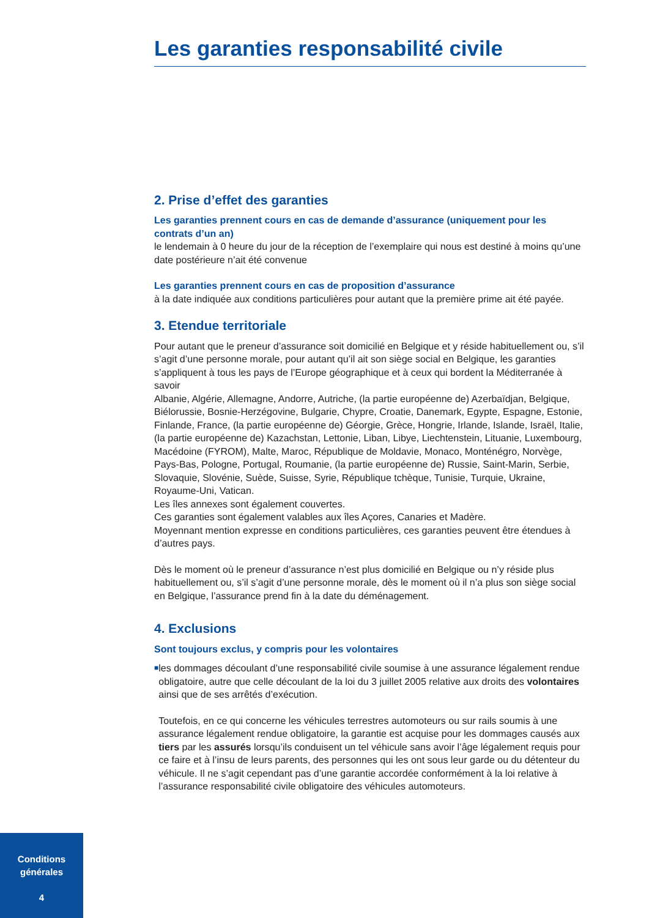Les garanties responsabilité civile
2. Prise d’effet des garanties
Les garanties prennent cours en cas de demande d’assurance (uniquement pour les contrats d’un an)
le lendemain à 0 heure du jour de la réception de l’exemplaire qui nous est destiné à moins qu’une date postérieure n’ait été convenue
Les garanties prennent cours en cas de proposition d’assurance
à la date indiquée aux conditions particulières pour autant que la première prime ait été payée.
3. Etendue territoriale
Pour autant que le preneur d’assurance soit domicilié en Belgique et y réside habituellement ou, s’il s’agit d’une personne morale, pour autant qu’il ait son siège social en Belgique, les garanties s’appliquent à tous les pays de l’Europe géographique et à ceux qui bordent la Méditerranée à savoir
Albanie, Algérie, Allemagne, Andorre, Autriche, (la partie européenne de) Azerbaïdjan, Belgique, Biélorussie, Bosnie-Herzégovine, Bulgarie, Chypre, Croatie, Danemark, Egypte, Espagne, Estonie, Finlande, France, (la partie européenne de) Géorgie, Grèce, Hongrie, Irlande, Islande, Israël, Italie, (la partie européenne de) Kazachstan, Lettonie, Liban, Libye, Liechtenstein, Lituanie, Luxembourg, Macédoine (FYROM), Malte, Maroc, République de Moldavie, Monaco, Monténégro, Norvège, Pays-Bas, Pologne, Portugal, Roumanie, (la partie européenne de) Russie, Saint-Marin, Serbie, Slovaquie, Slovénie, Suède, Suisse, Syrie, République tchèque, Tunisie, Turquie, Ukraine, Royaume-Uni, Vatican.
Les îles annexes sont également couvertes.
Ces garanties sont également valables aux îles Açores, Canaries et Madère.
Moyennant mention expresse en conditions particulières, ces garanties peuvent être étendues à d’autres pays.
Dès le moment où le preneur d’assurance n’est plus domicilié en Belgique ou n’y réside plus habituellement ou, s’il s’agit d’une personne morale, dès le moment où il n’a plus son siège social en Belgique, l’assurance prend fin à la date du déménagement.
4. Exclusions
Sont toujours exclus, y compris pour les volontaires
■
les dommages découlant d’une responsabilité civile soumise à une assurance légalement rendue obligatoire, autre que celle découlant de la loi du 3 juillet 2005 relative aux droits des volontaires ainsi que de ses arrêtés d’exécution.
Toutefois, en ce qui concerne les véhicules terrestres automoteurs ou sur rails soumis à une assurance légalement rendue obligatoire, la garantie est acquise pour les dommages causés aux tiers par les assurés lorsqu’ils conduisent un tel véhicule sans avoir l’âge légalement requis pour ce faire et à l’insu de leurs parents, des personnes qui les ont sous leur garde ou du détenteur du véhicule. Il ne s’agit cependant pas d’une garantie accordée conformément à la loi relative à l’assurance responsabilité civile obligatoire des véhicules automoteurs.
Conditions
générales
4